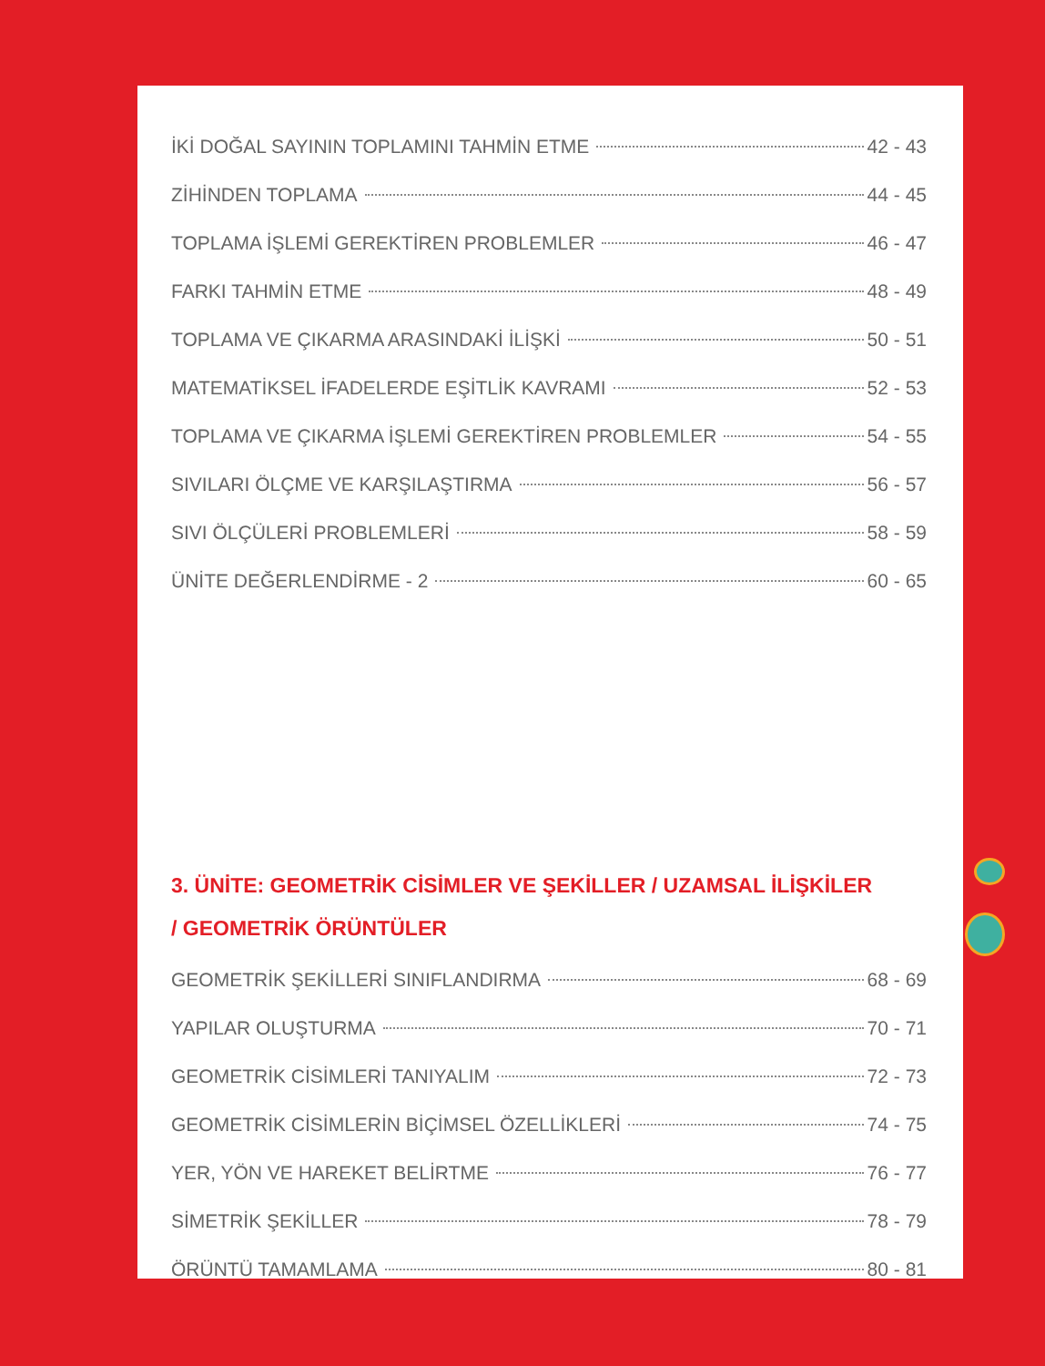İKİ DOĞAL SAYININ TOPLAMINI TAHMİN ETME 42 - 43
ZİHİNDEN TOPLAMA 44 - 45
TOPLAMA İŞLEMİ GEREKTİREN PROBLEMLER 46 - 47
FARKI TAHMİN ETME 48 - 49
TOPLAMA VE ÇIKARMA ARASINDAKİ İLİŞKİ 50 - 51
MATEMATİKSEL İFADELERDE EŞİTLİK KAVRAMI 52 - 53
TOPLAMA VE ÇIKARMA İŞLEMİ GEREKTİREN PROBLEMLER 54 - 55
SIVILARI ÖLÇME VE KARŞILAŞTIRMA 56 - 57
SIVI ÖLÇÜLERİ PROBLEMLERİ 58 - 59
ÜNİTE DEĞERLENDİRME - 2 60 - 65
3. ÜNİTE: GEOMETRİK CİSİMLER VE ŞEKİLLER / UZAMSAL İLİŞKİLER
/ GEOMETRİK ÖRÜNTÜLER
GEOMETRİK ŞEKİLLERİ SINIFLANDIRMA 68 - 69
YAPILAR OLUŞTURMA 70 - 71
GEOMETRİK CİSİMLERİ TANIYALIM 72 - 73
GEOMETRİK CİSİMLERİN BİÇİMSEL ÖZELLİKLERİ 74 - 75
YER, YÖN VE HAREKET BELİRTME 76 - 77
SİMETRİK ŞEKİLLER 78 - 79
ÖRÜNTÜ TAMAMLAMA 80 - 81